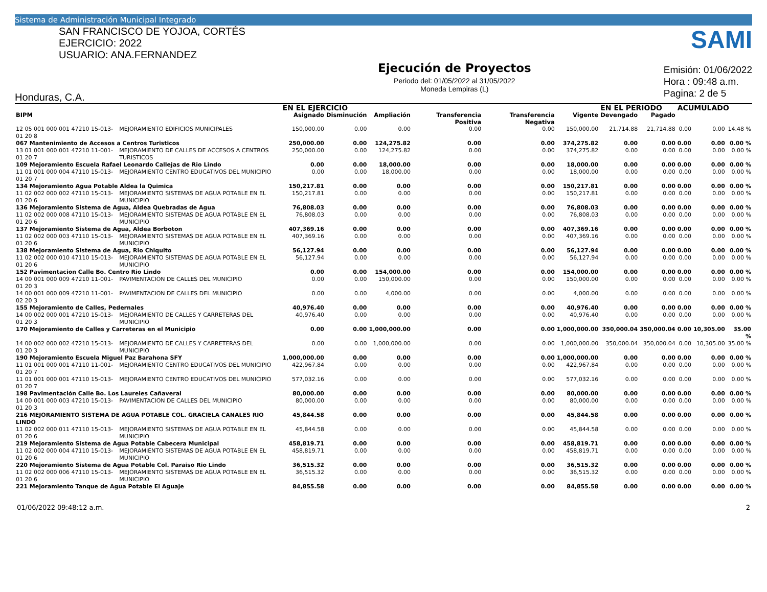Sistema de Administración Municipal Integrado
SAN FRANCISCO DE YOJOA, CORTÉS
EJERCICIO: 2022
USUARIO: ANA.FERNANDEZ
Honduras, C.A.
Ejecución de Proyectos
Periodo del: 01/05/2022 al 31/05/2022
Moneda Lempiras (L)
SAMI
Emisión: 01/06/2022
Hora : 09:48 a.m.
Pagina: 2 de 5
| | | EN EL EJERCICIO | | | | | | EN EL PERIODO | | ACUMULADO | | |
| --- | --- | --- | --- | --- | --- | --- | --- | --- | --- | --- | --- | --- |
| BIPM | | Asignado | Disminución | Ampliación | Transferencia Positiva | Transferencia Negativa | Vigente | Devengado | Pagado | | | |
| 12 05 001 000 001 47210 15-013-01 20 8 | MEJORAMIENTO EDIFICIOS MUNICIPALES | 150,000.00 | 0.00 | 0.00 | 0.00 | 0.00 | 150,000.00 | 21,714.88 | 21,714.88 | 0.00 | 0.00 | 14.48 % |
| 067 Mantenimiento de Accesos a Centros Turisticos | | 250,000.00 | 0.00 | 124,275.82 | 0.00 | 0.00 | 374,275.82 | 0.00 | 0.00 | 0.00 | 0.00 | 0.00 % |
| 13 01 001 000 001 47210 11-001-01 20 7 | MEJORAMIENTO DE CALLES DE ACCESOS A CENTROS TURISTICOS | 250,000.00 | 0.00 | 124,275.82 | 0.00 | 0.00 | 374,275.82 | 0.00 | 0.00 | 0.00 | 0.00 | 0.00 % |
| 109 Mejoramiento Escuela Rafael Leonardo Callejas de Rio Lindo | | 0.00 | 0.00 | 18,000.00 | 0.00 | 0.00 | 18,000.00 | 0.00 | 0.00 | 0.00 | 0.00 | 0.00 % |
| 11 01 001 000 004 47110 15-013-01 20 7 | MEJORAMIENTO CENTRO EDUCATIVOS DEL MUNICIPIO | 0.00 | 0.00 | 18,000.00 | 0.00 | 0.00 | 18,000.00 | 0.00 | 0.00 | 0.00 | 0.00 | 0.00 % |
| 134 Mejoramiento Agua Potable Aldea la Quimica | | 150,217.81 | 0.00 | 0.00 | 0.00 | 0.00 | 150,217.81 | 0.00 | 0.00 | 0.00 | 0.00 | 0.00 % |
| 11 02 002 000 002 47110 15-013-01 20 6 | MEJORAMIENTO SISTEMAS DE AGUA POTABLE EN EL MUNICIPIO | 150,217.81 | 0.00 | 0.00 | 0.00 | 0.00 | 150,217.81 | 0.00 | 0.00 | 0.00 | 0.00 | 0.00 % |
| 136 Mejoramiento Sistema de Agua, Aldea Quebradas de Agua | | 76,808.03 | 0.00 | 0.00 | 0.00 | 0.00 | 76,808.03 | 0.00 | 0.00 | 0.00 | 0.00 | 0.00 % |
| 11 02 002 000 008 47110 15-013-01 20 6 | MEJORAMIENTO SISTEMAS DE AGUA POTABLE EN EL MUNICIPIO | 76,808.03 | 0.00 | 0.00 | 0.00 | 0.00 | 76,808.03 | 0.00 | 0.00 | 0.00 | 0.00 | 0.00 % |
| 137 Mejoramiento Sistema de Agua, Aldea Borboton | | 407,369.16 | 0.00 | 0.00 | 0.00 | 0.00 | 407,369.16 | 0.00 | 0.00 | 0.00 | 0.00 | 0.00 % |
| 11 02 002 000 003 47110 15-013-01 20 6 | MEJORAMIENTO SISTEMAS DE AGUA POTABLE EN EL MUNICIPIO | 407,369.16 | 0.00 | 0.00 | 0.00 | 0.00 | 407,369.16 | 0.00 | 0.00 | 0.00 | 0.00 | 0.00 % |
| 138 Mejoramiento Sistema de Agua, Rio Chiquito | | 56,127.94 | 0.00 | 0.00 | 0.00 | 0.00 | 56,127.94 | 0.00 | 0.00 | 0.00 | 0.00 | 0.00 % |
| 11 02 002 000 010 47110 15-013-01 20 6 | MEJORAMIENTO SISTEMAS DE AGUA POTABLE EN EL MUNICIPIO | 56,127.94 | 0.00 | 0.00 | 0.00 | 0.00 | 56,127.94 | 0.00 | 0.00 | 0.00 | 0.00 | 0.00 % |
| 152 Pavimentacion Calle Bo. Centro Rio Lindo | | 0.00 | 0.00 | 154,000.00 | 0.00 | 0.00 | 154,000.00 | 0.00 | 0.00 | 0.00 | 0.00 | 0.00 % |
| 14 00 001 000 009 47210 11-001-01 20 3 | PAVIMENTACION DE CALLES DEL MUNICIPIO | 0.00 | 0.00 | 150,000.00 | 0.00 | 0.00 | 150,000.00 | 0.00 | 0.00 | 0.00 | 0.00 | 0.00 % |
| 14 00 001 000 009 47210 11-001-02 20 3 | PAVIMENTACION DE CALLES DEL MUNICIPIO | 0.00 | 0.00 | 4,000.00 | 0.00 | 0.00 | 4,000.00 | 0.00 | 0.00 | 0.00 | 0.00 | 0.00 % |
| 155 Mejoramiento de Calles, Pedernales | | 40,976.40 | 0.00 | 0.00 | 0.00 | 0.00 | 40,976.40 | 0.00 | 0.00 | 0.00 | 0.00 | 0.00 % |
| 14 00 002 000 001 47210 15-013-01 20 3 | MEJORAMIENTO DE CALLES Y CARRETERAS DEL MUNICIPIO | 40,976.40 | 0.00 | 0.00 | 0.00 | 0.00 | 40,976.40 | 0.00 | 0.00 | 0.00 | 0.00 | 0.00 % |
| 170 Mejoramiento de Calles y Carreteras en el Municipio | | 0.00 | 0.00 | 1,000,000.00 | 0.00 | 0.00 | 1,000,000.00 | 350,000.04 | 350,000.04 | 0.00 | 10,305.00 | 35.00 % |
| 14 00 002 000 002 47210 15-013-01 20 3 | MEJORAMIENTO DE CALLES Y CARRETERAS DEL MUNICIPIO | 0.00 | 0.00 | 1,000,000.00 | 0.00 | 0.00 | 1,000,000.00 | 350,000.04 | 350,000.04 | 0.00 | 10,305.00 | 35.00 % |
| 190 Mejoramiento Escuela Miguel Paz Barahona SFY | | 1,000,000.00 | 0.00 | 0.00 | 0.00 | 0.00 | 1,000,000.00 | 0.00 | 0.00 | 0.00 | 0.00 | 0.00 % |
| 11 01 001 000 001 47110 11-001-01 20 7 | MEJORAMIENTO CENTRO EDUCATIVOS DEL MUNICIPIO | 422,967.84 | 0.00 | 0.00 | 0.00 | 0.00 | 422,967.84 | 0.00 | 0.00 | 0.00 | 0.00 | 0.00 % |
| 11 01 001 000 001 47110 15-013-01 20 7 | MEJORAMIENTO CENTRO EDUCATIVOS DEL MUNICIPIO | 577,032.16 | 0.00 | 0.00 | 0.00 | 0.00 | 577,032.16 | 0.00 | 0.00 | 0.00 | 0.00 | 0.00 % |
| 198 Pavimentación Calle Bo. Los Laureles Cañaveral | | 80,000.00 | 0.00 | 0.00 | 0.00 | 0.00 | 80,000.00 | 0.00 | 0.00 | 0.00 | 0.00 | 0.00 % |
| 14 00 001 000 003 47210 15-013-01 20 3 | PAVIMENTACION DE CALLES DEL MUNICIPIO | 80,000.00 | 0.00 | 0.00 | 0.00 | 0.00 | 80,000.00 | 0.00 | 0.00 | 0.00 | 0.00 | 0.00 % |
| 216 MEJORAMIENTO SISTEMA DE AGUA POTABLE COL. GRACIELA CANALES RIO LINDO | | 45,844.58 | 0.00 | 0.00 | 0.00 | 0.00 | 45,844.58 | 0.00 | 0.00 | 0.00 | 0.00 | 0.00 % |
| 11 02 002 000 011 47110 15-013-01 20 6 | MEJORAMIENTO SISTEMAS DE AGUA POTABLE EN EL MUNICIPIO | 45,844.58 | 0.00 | 0.00 | 0.00 | 0.00 | 45,844.58 | 0.00 | 0.00 | 0.00 | 0.00 | 0.00 % |
| 219 Mejoramiento Sistema de Agua Potable Cabecera Municipal | | 458,819.71 | 0.00 | 0.00 | 0.00 | 0.00 | 458,819.71 | 0.00 | 0.00 | 0.00 | 0.00 | 0.00 % |
| 11 02 002 000 004 47110 15-013-01 20 6 | MEJORAMIENTO SISTEMAS DE AGUA POTABLE EN EL MUNICIPIO | 458,819.71 | 0.00 | 0.00 | 0.00 | 0.00 | 458,819.71 | 0.00 | 0.00 | 0.00 | 0.00 | 0.00 % |
| 220 Mejoramiento Sistema de Agua Potable Col. Paraiso Rio Lindo | | 36,515.32 | 0.00 | 0.00 | 0.00 | 0.00 | 36,515.32 | 0.00 | 0.00 | 0.00 | 0.00 | 0.00 % |
| 11 02 002 000 006 47110 15-013-01 20 6 | MEJORAMIENTO SISTEMAS DE AGUA POTABLE EN EL MUNICIPIO | 36,515.32 | 0.00 | 0.00 | 0.00 | 0.00 | 36,515.32 | 0.00 | 0.00 | 0.00 | 0.00 | 0.00 % |
| 221 Mejoramiento Tanque de Agua Potable El Aguaje | | 84,855.58 | 0.00 | 0.00 | 0.00 | 0.00 | 84,855.58 | 0.00 | 0.00 | 0.00 | 0.00 | 0.00 % |
01/06/2022 09:48:12 a.m. 2